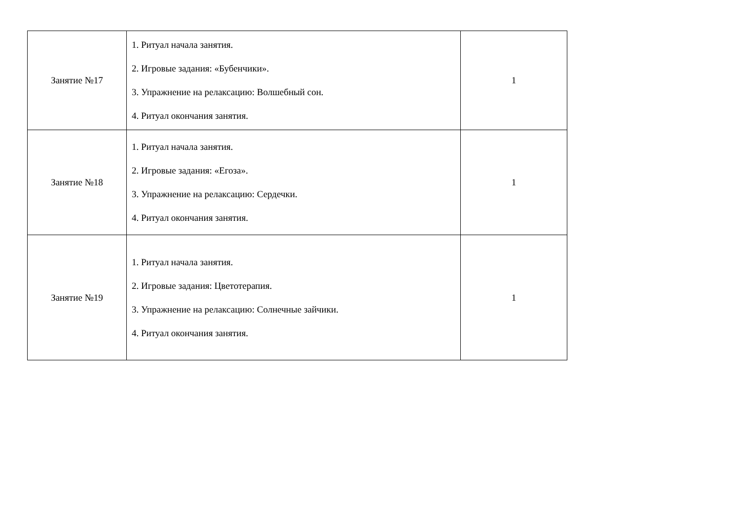| Занятие №17 | 1. Ритуал начала занятия. 2. Игровые задания: «Бубенчики». 3. Упражнение на релаксацию: Волшебный сон. 4. Ритуал окончания занятия. | 1 |
| Занятие №18 | 1. Ритуал начала занятия. 2. Игровые задания: «Егоза». 3. Упражнение на релаксацию: Сердечки. 4. Ритуал окончания занятия. | 1 |
| Занятие №19 | 1. Ритуал начала занятия. 2. Игровые задания: Цветотерапия. 3. Упражнение на релаксацию: Солнечные зайчики. 4. Ритуал окончания занятия. | 1 |